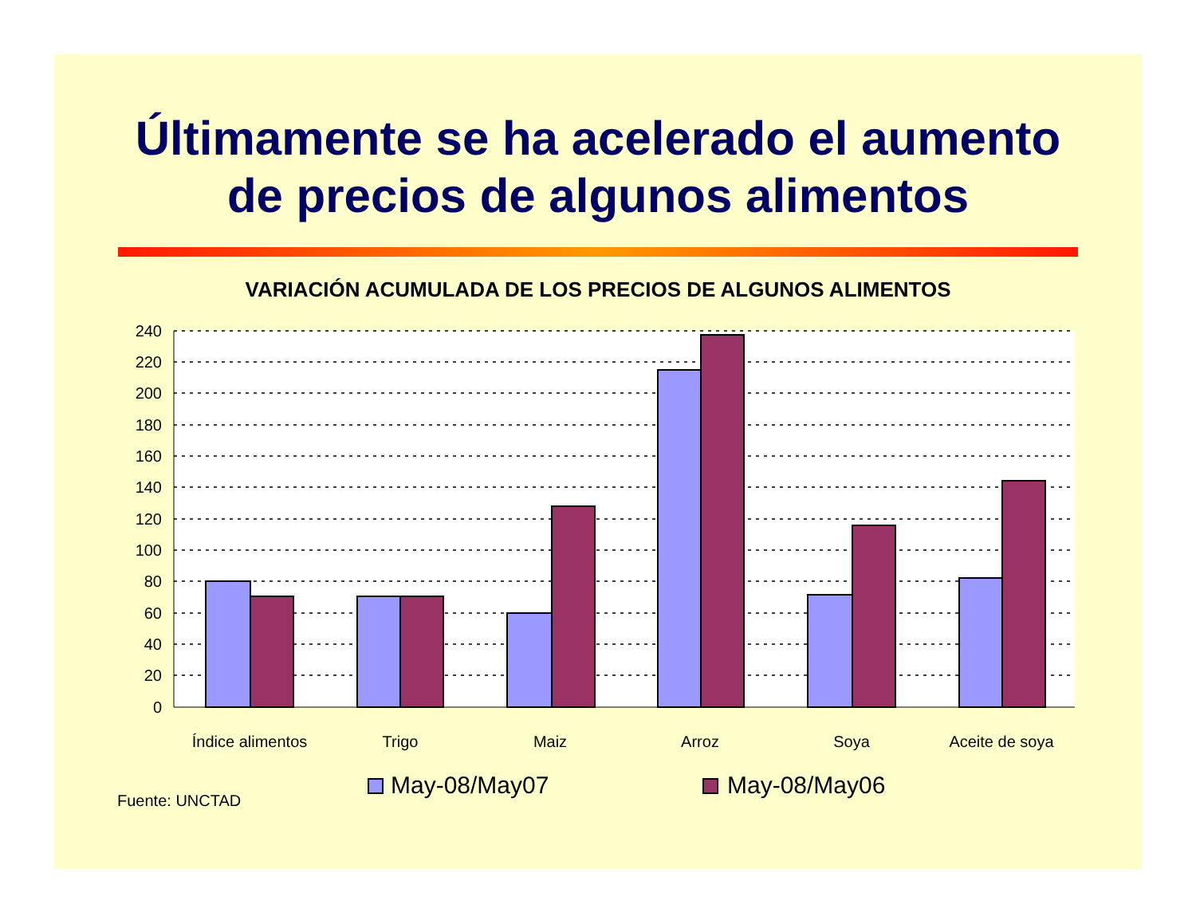Últimamente se ha acelerado el aumento
de precios de algunos alimentos
VARIACIÓN ACUMULADA DE LOS PRECIOS DE ALGUNOS ALIMENTOS
240
220
200
180
160
140
120
100
80
60
40
20
0
Índice alimentos
Trigo
Maiz
Arroz
Soya
Aceite de soya
Fuente: UNCTAD
May-08/May07
May-08/May06